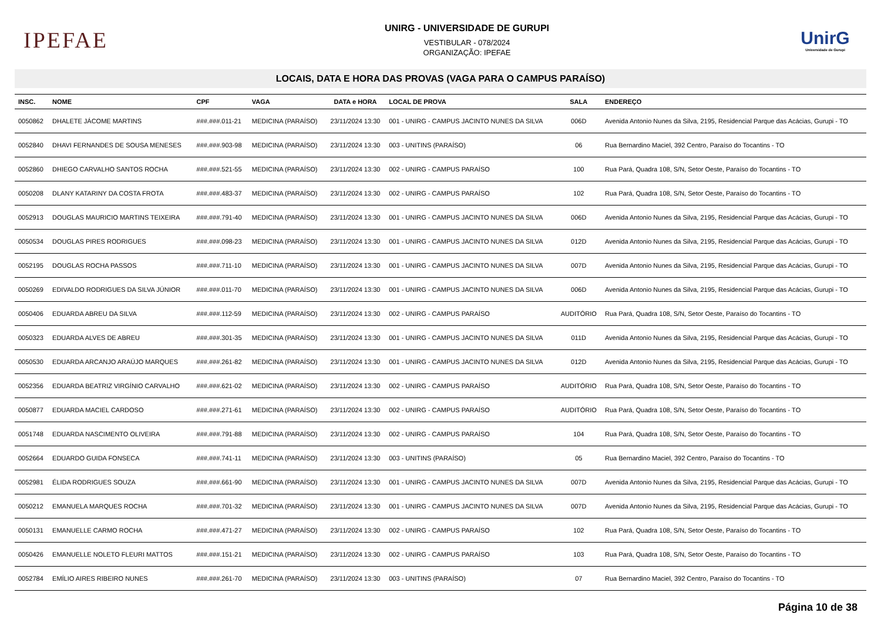IPEFAE
UNIRG - UNIVERSIDADE DE GURUPI
VESTIBULAR - 078/2024
ORGANIZAÇÃO: IPEFAE
UnirG
Universidade de Gurupi
LOCAIS, DATA E HORA DAS PROVAS (VAGA PARA O CAMPUS PARAÍSO)
| INSC. | NOME | CPF | VAGA | DATA e HORA | LOCAL DE PROVA | SALA | ENDEREÇO |
| --- | --- | --- | --- | --- | --- | --- | --- |
| 0050862 | DHALETE JÁCOME MARTINS | ###.###.011-21 | MEDICINA (PARAÍSO) | 23/11/2024 13:30 | 001 - UNIRG - CAMPUS JACINTO NUNES DA SILVA | 006D | Avenida Antonio Nunes da Silva, 2195, Residencial Parque das Acácias, Gurupi - TO |
| 0052840 | DHAVI FERNANDES DE SOUSA MENESES | ###.###.903-98 | MEDICINA (PARAÍSO) | 23/11/2024 13:30 | 003 - UNITINS (PARAÍSO) | 06 | Rua Bernardino Maciel, 392 Centro, Paraíso do Tocantins - TO |
| 0052860 | DHIEGO CARVALHO SANTOS ROCHA | ###.###.521-55 | MEDICINA (PARAÍSO) | 23/11/2024 13:30 | 002 - UNIRG - CAMPUS PARAÍSO | 100 | Rua Pará, Quadra 108, S/N, Setor Oeste, Paraíso do Tocantins - TO |
| 0050208 | DLANY KATARINY DA COSTA FROTA | ###.###.483-37 | MEDICINA (PARAÍSO) | 23/11/2024 13:30 | 002 - UNIRG - CAMPUS PARAÍSO | 102 | Rua Pará, Quadra 108, S/N, Setor Oeste, Paraíso do Tocantins - TO |
| 0052913 | DOUGLAS MAURICIO MARTINS TEIXEIRA | ###.###.791-40 | MEDICINA (PARAÍSO) | 23/11/2024 13:30 | 001 - UNIRG - CAMPUS JACINTO NUNES DA SILVA | 006D | Avenida Antonio Nunes da Silva, 2195, Residencial Parque das Acácias, Gurupi - TO |
| 0050534 | DOUGLAS PIRES RODRIGUES | ###.###.098-23 | MEDICINA (PARAÍSO) | 23/11/2024 13:30 | 001 - UNIRG - CAMPUS JACINTO NUNES DA SILVA | 012D | Avenida Antonio Nunes da Silva, 2195, Residencial Parque das Acácias, Gurupi - TO |
| 0052195 | DOUGLAS ROCHA PASSOS | ###.###.711-10 | MEDICINA (PARAÍSO) | 23/11/2024 13:30 | 001 - UNIRG - CAMPUS JACINTO NUNES DA SILVA | 007D | Avenida Antonio Nunes da Silva, 2195, Residencial Parque das Acácias, Gurupi - TO |
| 0050269 | EDIVALDO RODRIGUES DA SILVA JÚNIOR | ###.###.011-70 | MEDICINA (PARAÍSO) | 23/11/2024 13:30 | 001 - UNIRG - CAMPUS JACINTO NUNES DA SILVA | 006D | Avenida Antonio Nunes da Silva, 2195, Residencial Parque das Acácias, Gurupi - TO |
| 0050406 | EDUARDA ABREU DA SILVA | ###.###.112-59 | MEDICINA (PARAÍSO) | 23/11/2024 13:30 | 002 - UNIRG - CAMPUS PARAÍSO | AUDITÓRIO | Rua Pará, Quadra 108, S/N, Setor Oeste, Paraíso do Tocantins - TO |
| 0050323 | EDUARDA ALVES DE ABREU | ###.###.301-35 | MEDICINA (PARAÍSO) | 23/11/2024 13:30 | 001 - UNIRG - CAMPUS JACINTO NUNES DA SILVA | 011D | Avenida Antonio Nunes da Silva, 2195, Residencial Parque das Acácias, Gurupi - TO |
| 0050530 | EDUARDA ARCANJO ARAÚJO MARQUES | ###.###.261-82 | MEDICINA (PARAÍSO) | 23/11/2024 13:30 | 001 - UNIRG - CAMPUS JACINTO NUNES DA SILVA | 012D | Avenida Antonio Nunes da Silva, 2195, Residencial Parque das Acácias, Gurupi - TO |
| 0052356 | EDUARDA BEATRIZ VIRGÍNIO CARVALHO | ###.###.621-02 | MEDICINA (PARAÍSO) | 23/11/2024 13:30 | 002 - UNIRG - CAMPUS PARAÍSO | AUDITÓRIO | Rua Pará, Quadra 108, S/N, Setor Oeste, Paraíso do Tocantins - TO |
| 0050877 | EDUARDA MACIEL CARDOSO | ###.###.271-61 | MEDICINA (PARAÍSO) | 23/11/2024 13:30 | 002 - UNIRG - CAMPUS PARAÍSO | AUDITÓRIO | Rua Pará, Quadra 108, S/N, Setor Oeste, Paraíso do Tocantins - TO |
| 0051748 | EDUARDA NASCIMENTO OLIVEIRA | ###.###.791-88 | MEDICINA (PARAÍSO) | 23/11/2024 13:30 | 002 - UNIRG - CAMPUS PARAÍSO | 104 | Rua Pará, Quadra 108, S/N, Setor Oeste, Paraíso do Tocantins - TO |
| 0052664 | EDUARDO GUIDA FONSECA | ###.###.741-11 | MEDICINA (PARAÍSO) | 23/11/2024 13:30 | 003 - UNITINS (PARAÍSO) | 05 | Rua Bernardino Maciel, 392 Centro, Paraíso do Tocantins - TO |
| 0052981 | ÉLIDA RODRIGUES SOUZA | ###.###.661-90 | MEDICINA (PARAÍSO) | 23/11/2024 13:30 | 001 - UNIRG - CAMPUS JACINTO NUNES DA SILVA | 007D | Avenida Antonio Nunes da Silva, 2195, Residencial Parque das Acácias, Gurupi - TO |
| 0050212 | EMANUELA MARQUES ROCHA | ###.###.701-32 | MEDICINA (PARAÍSO) | 23/11/2024 13:30 | 001 - UNIRG - CAMPUS JACINTO NUNES DA SILVA | 007D | Avenida Antonio Nunes da Silva, 2195, Residencial Parque das Acácias, Gurupi - TO |
| 0050131 | EMANUELLE CARMO ROCHA | ###.###.471-27 | MEDICINA (PARAÍSO) | 23/11/2024 13:30 | 002 - UNIRG - CAMPUS PARAÍSO | 102 | Rua Pará, Quadra 108, S/N, Setor Oeste, Paraíso do Tocantins - TO |
| 0050426 | EMANUELLE NOLETO FLEURI MATTOS | ###.###.151-21 | MEDICINA (PARAÍSO) | 23/11/2024 13:30 | 002 - UNIRG - CAMPUS PARAÍSO | 103 | Rua Pará, Quadra 108, S/N, Setor Oeste, Paraíso do Tocantins - TO |
| 0052784 | EMÍLIO AIRES RIBEIRO NUNES | ###.###.261-70 | MEDICINA (PARAÍSO) | 23/11/2024 13:30 | 003 - UNITINS (PARAÍSO) | 07 | Rua Bernardino Maciel, 392 Centro, Paraíso do Tocantins - TO |
Página 10 de 38